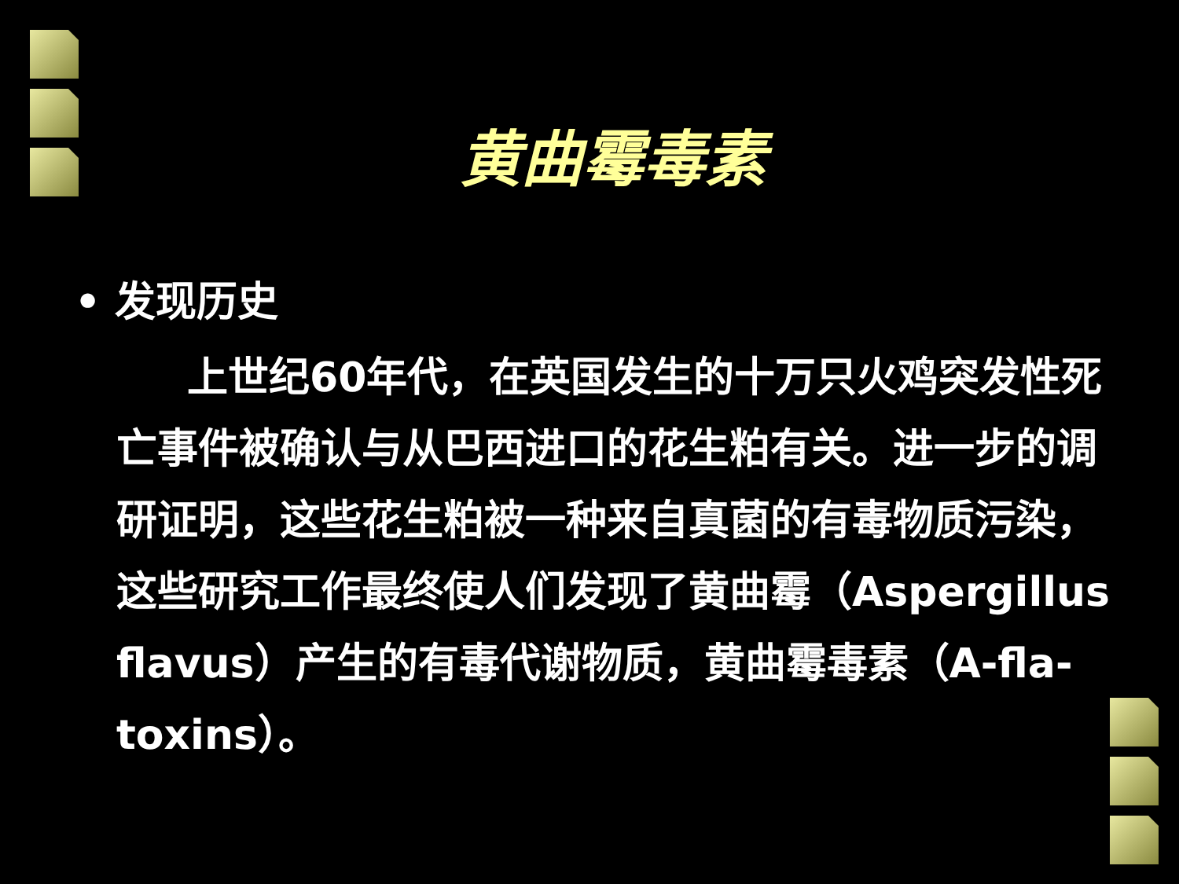黄曲霉毒素
• 发现历史
上世纪60年代，在英国发生的十万只火鸡突发性死亡事件被确认与从巴西进口的花生粕有关。进一步的调研证明，这些花生粕被一种来自真菌的有毒物质污染，这些研究工作最终使人们发现了黄曲霉（Aspergillus flavus）产生的有毒代谢物质，黄曲霉毒素（A-fla-toxins）。